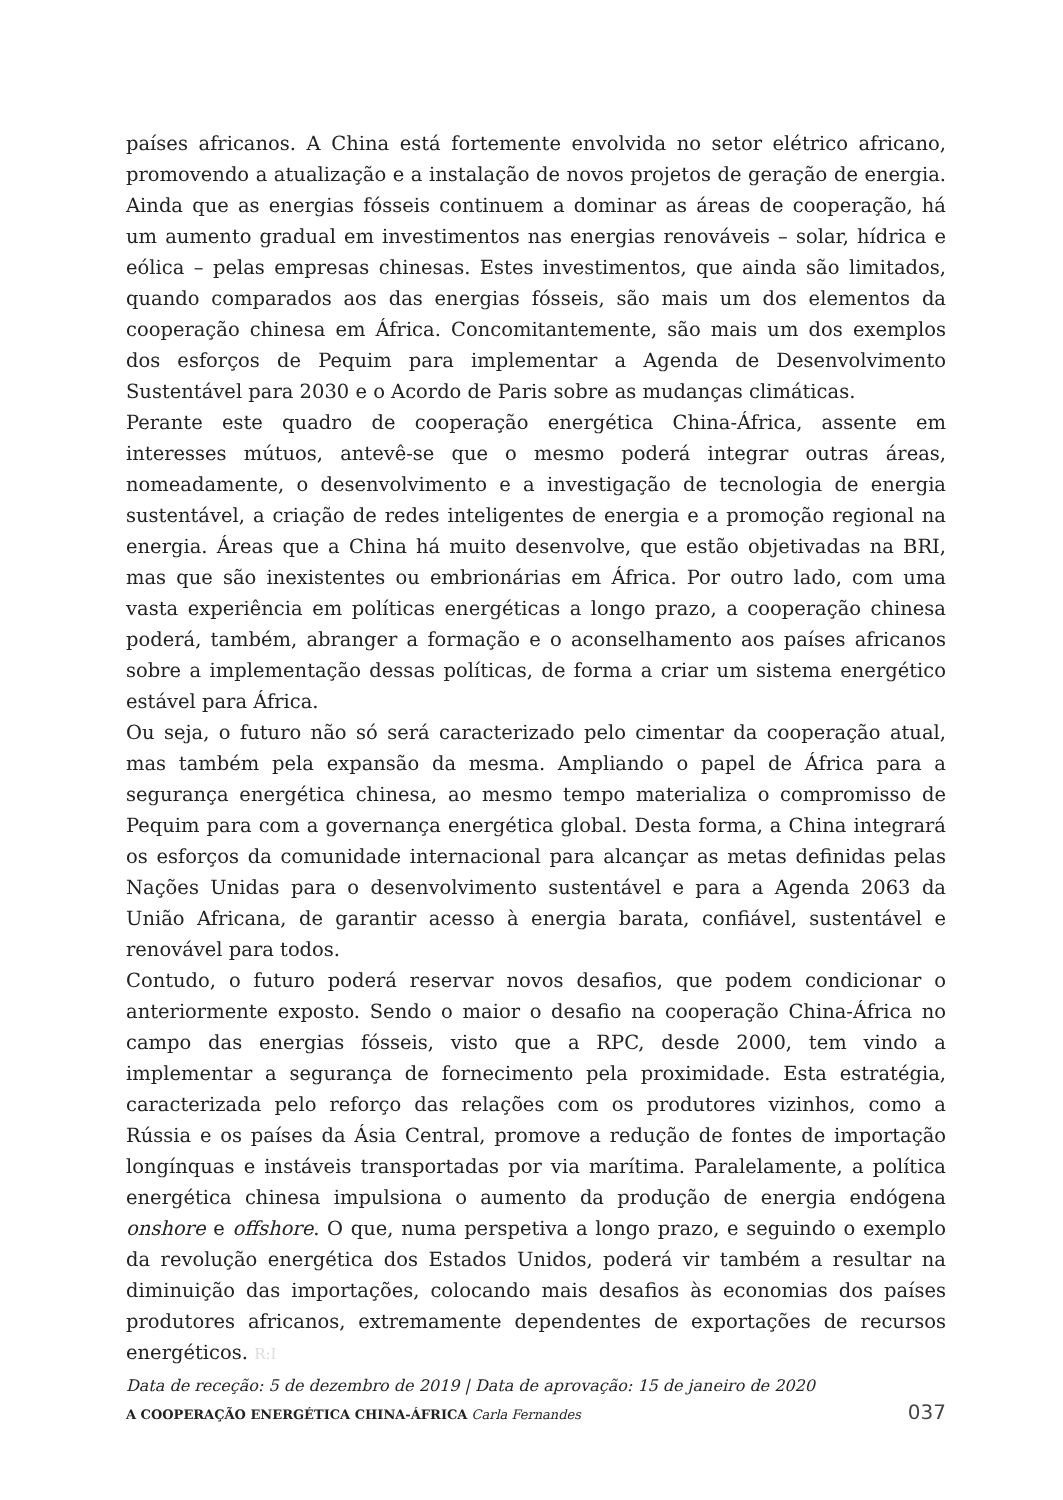países africanos. A China está fortemente envolvida no setor elétrico africano, promovendo a atualização e a instalação de novos projetos de geração de energia. Ainda que as energias fósseis continuem a dominar as áreas de cooperação, há um aumento gradual em investimentos nas energias renováveis – solar, hídrica e eólica – pelas empresas chinesas. Estes investimentos, que ainda são limitados, quando comparados aos das energias fósseis, são mais um dos elementos da cooperação chinesa em África. Concomitantemente, são mais um dos exemplos dos esforços de Pequim para implementar a Agenda de Desenvolvimento Sustentável para 2030 e o Acordo de Paris sobre as mudanças climáticas.
Perante este quadro de cooperação energética China-África, assente em interesses mútuos, antevê-se que o mesmo poderá integrar outras áreas, nomeadamente, o desenvolvimento e a investigação de tecnologia de energia sustentável, a criação de redes inteligentes de energia e a promoção regional na energia. Áreas que a China há muito desenvolve, que estão objetivadas na BRI, mas que são inexistentes ou embrionárias em África. Por outro lado, com uma vasta experiência em políticas energéticas a longo prazo, a cooperação chinesa poderá, também, abranger a formação e o aconselhamento aos países africanos sobre a implementação dessas políticas, de forma a criar um sistema energético estável para África.
Ou seja, o futuro não só será caracterizado pelo cimentar da cooperação atual, mas também pela expansão da mesma. Ampliando o papel de África para a segurança energética chinesa, ao mesmo tempo materializa o compromisso de Pequim para com a governança energética global. Desta forma, a China integrará os esforços da comunidade internacional para alcançar as metas definidas pelas Nações Unidas para o desenvolvimento sustentável e para a Agenda 2063 da União Africana, de garantir acesso à energia barata, confiável, sustentável e renovável para todos.
Contudo, o futuro poderá reservar novos desafios, que podem condicionar o anteriormente exposto. Sendo o maior o desafio na cooperação China-África no campo das energias fósseis, visto que a RPC, desde 2000, tem vindo a implementar a segurança de fornecimento pela proximidade. Esta estratégia, caracterizada pelo reforço das relações com os produtores vizinhos, como a Rússia e os países da Ásia Central, promove a redução de fontes de importação longínquas e instáveis transportadas por via marítima. Paralelamente, a política energética chinesa impulsiona o aumento da produção de energia endógena onshore e offshore. O que, numa perspetiva a longo prazo, e seguindo o exemplo da revolução energética dos Estados Unidos, poderá vir também a resultar na diminuição das importações, colocando mais desafios às economias dos países produtores africanos, extremamente dependentes de exportações de recursos energéticos. R:I
Data de receção: 5 de dezembro de 2019 | Data de aprovação: 15 de janeiro de 2020
A COOPERAÇÃO ENERGÉTICA CHINA-ÁFRICA Carla Fernandes 037